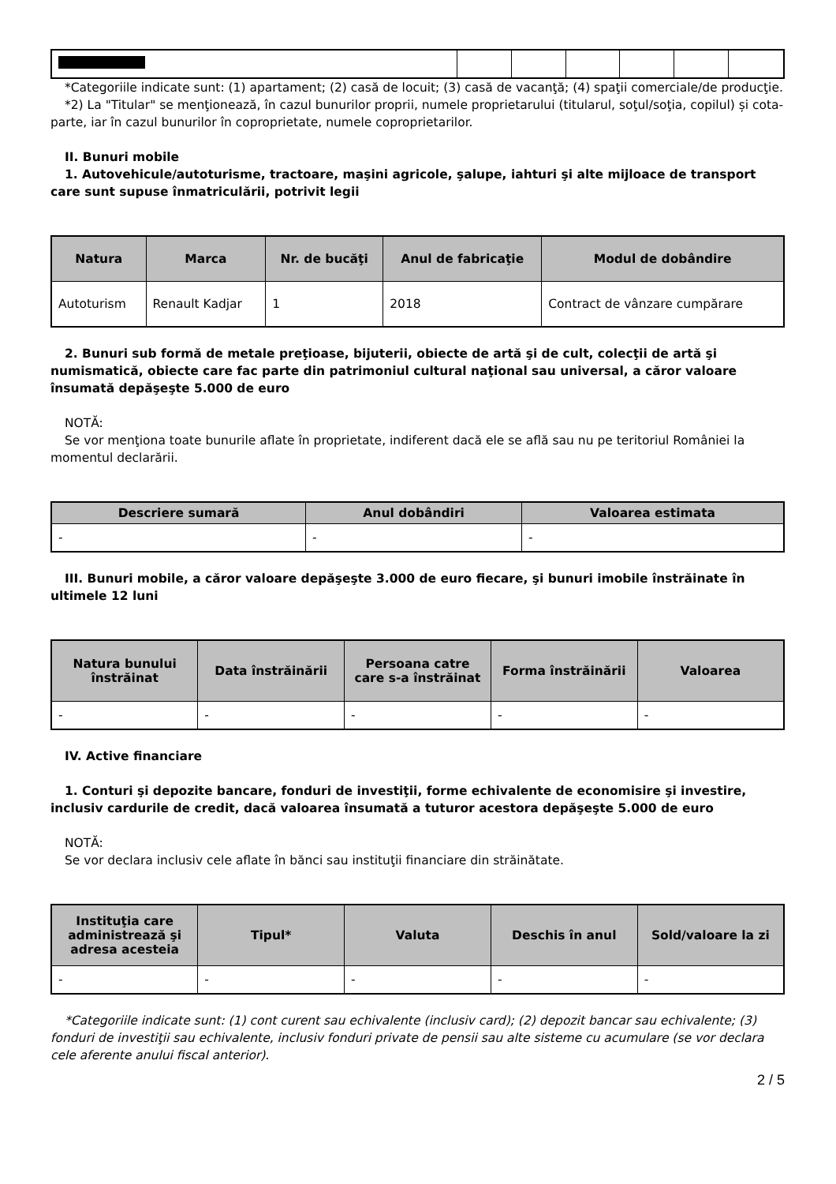*Categoriile indicate sunt: (1) apartament; (2) casă de locuit; (3) casă de vacanţă; (4) spaţii comerciale/de producţie.
*2) La "Titular" se menţionează, în cazul bunurilor proprii, numele proprietarului (titularul, soţul/soţia, copilul) și cota-parte, iar în cazul bunurilor în coproprietate, numele coproprietarilor.
II. Bunuri mobile
1. Autovehicule/autoturisme, tractoare, maşini agricole, şalupe, iahturi şi alte mijloace de transport care sunt supuse înmatriculării, potrivit legii
| Natura | Marca | Nr. de bucăţi | Anul de fabricaţie | Modul de dobândire |
| --- | --- | --- | --- | --- |
| Autoturism | Renault Kadjar | 1 | 2018 | Contract de vânzare cumpărare |
2. Bunuri sub formă de metale preţioase, bijuterii, obiecte de artă şi de cult, colecţii de artă şi numismatică, obiecte care fac parte din patrimoniul cultural naţional sau universal, a căror valoare însumată depăşeşte 5.000 de euro
NOTĂ:
Se vor menţiona toate bunurile aflate în proprietate, indiferent dacă ele se află sau nu pe teritoriul României la momentul declarării.
| Descriere sumară | Anul dobândiri | Valoarea estimata |
| --- | --- | --- |
| - | - | - |
III. Bunuri mobile, a căror valoare depăşeşte 3.000 de euro fiecare, şi bunuri imobile înstrăinate în ultimele 12 luni
| Natura bunului înstrăinat | Data înstrăinării | Persoana catre care s-a înstrăinat | Forma înstrăinării | Valoarea |
| --- | --- | --- | --- | --- |
| - | - | - | - | - |
IV. Active financiare
1. Conturi şi depozite bancare, fonduri de investiţii, forme echivalente de economisire şi investire, inclusiv cardurile de credit, dacă valoarea însumată a tuturor acestora depăşeşte 5.000 de euro
NOTĂ:
Se vor declara inclusiv cele aflate în bănci sau instituţii financiare din străinătate.
| Instituţia care administrează şi adresa acesteia | Tipul* | Valuta | Deschis în anul | Sold/valoare la zi |
| --- | --- | --- | --- | --- |
| - | - | - | - | - |
*Categoriile indicate sunt: (1) cont curent sau echivalente (inclusiv card); (2) depozit bancar sau echivalente; (3) fonduri de investiţii sau echivalente, inclusiv fonduri private de pensii sau alte sisteme cu acumulare (se vor declara cele aferente anului fiscal anterior).
2 / 5